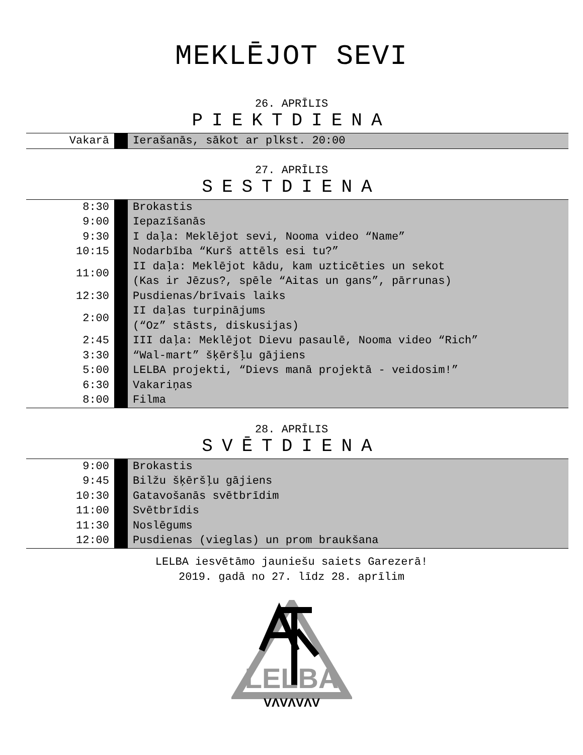MEKLĒJOT SEVI
26. APRĪLIS
PIEKTDIENA
| Vakarā | | Ierašanās, sākot ar plkst. 20:00 |
27. APRĪLIS
SESTDIENA
| 8:30 | | Brokastis |
| 9:00 | | Iepazīšanās |
| 9:30 | | I daļa: Meklējot sevi, Nooma video “Name” |
| 10:15 | | Nodarbība “Kurš attēls esi tu?” |
| 11:00 | | II daļa: Meklējot kādu, kam uzticēties un sekot (Kas ir Jēzus?, spēle “Aitas un gans”, pārrunas) |
| 12:30 | | Pusdienas/brīvais laiks |
| 2:00 | | II daļas turpinājums (“Oz” stāsts, diskusijas) |
| 2:45 | | III daļa: Meklējot Dievu pasaulē, Nooma video “Rich” |
| 3:30 | | “Wal-mart” šķēršļu gājiens |
| 5:00 | | LELBA projekti, “Dievs manā projektā - veidosim!” |
| 6:30 | | Vakariņas |
| 8:00 | | Filma |
28. APRĪLIS
SVĒTDIENA
| 9:00 | | Brokastis |
| 9:45 | | Bilžu šķēršļu gājiens |
| 10:30 | | Gatavošanās svētbrīdim |
| 11:00 | | Svētbrīdis |
| 11:30 | | Noslēgums |
| 12:00 | | Pusdienas (vieglas) un prom braukšana |
LELBA iesvētāmo jauniešu saiets Garezerā!
2019. gadā no 27. līdz 28. aprīlim
LELBA
VΛVΛVΛV